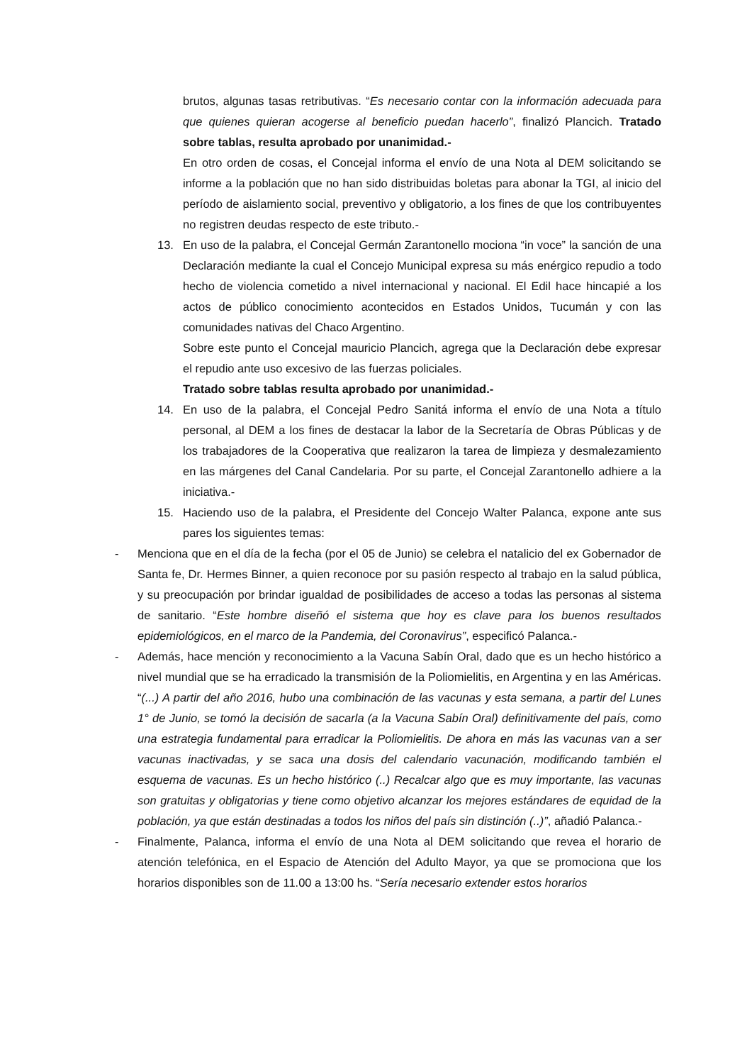brutos, algunas tasas retributivas. “Es necesario contar con la información adecuada para que quienes quieran acogerse al beneficio puedan hacerlo”, finalizó Plancich. Tratado sobre tablas, resulta aprobado por unanimidad.-
En otro orden de cosas, el Concejal informa el envío de una Nota al DEM solicitando se informe a la población que no han sido distribuidas boletas para abonar la TGI, al inicio del período de aislamiento social, preventivo y obligatorio, a los fines de que los contribuyentes no registren deudas respecto de este tributo.-
13. En uso de la palabra, el Concejal Germán Zarantonello mociona “in voce” la sanción de una Declaración mediante la cual el Concejo Municipal expresa su más enérgico repudio a todo hecho de violencia cometido a nivel internacional y nacional. El Edil hace hincapié a los actos de público conocimiento acontecidos en Estados Unidos, Tucumán y con las comunidades nativas del Chaco Argentino.
Sobre este punto el Concejal mauricio Plancich, agrega que la Declaración debe expresar el repudio ante uso excesivo de las fuerzas policiales.
Tratado sobre tablas resulta aprobado por unanimidad.-
14. En uso de la palabra, el Concejal Pedro Sanitá informa el envío de una Nota a título personal, al DEM a los fines de destacar la labor de la Secretaría de Obras Públicas y de los trabajadores de la Cooperativa que realizaron la tarea de limpieza y desmalezamiento en las márgenes del Canal Candelaria. Por su parte, el Concejal Zarantonello adhiere a la iniciativa.-
15. Haciendo uso de la palabra, el Presidente del Concejo Walter Palanca, expone ante sus pares los siguientes temas:
- Menciona que en el día de la fecha (por el 05 de Junio) se celebra el natalicio del ex Gobernador de Santa fe, Dr. Hermes Binner, a quien reconoce por su pasión respecto al trabajo en la salud pública, y su preocupación por brindar igualdad de posibilidades de acceso a todas las personas al sistema de sanitario. “Este hombre diseñó el sistema que hoy es clave para los buenos resultados epidemiológicos, en el marco de la Pandemia, del Coronavirus”, especificó Palanca.-
- Además, hace mención y reconocimiento a la Vacuna Sabín Oral, dado que es un hecho histórico a nivel mundial que se ha erradicado la transmisión de la Poliomielitis, en Argentina y en las Américas. “(...) A partir del año 2016, hubo una combinación de las vacunas y esta semana, a partir del Lunes 1° de Junio, se tomó la decisión de sacarla (a la Vacuna Sabín Oral) definitivamente del país, como una estrategia fundamental para erradicar la Poliomielitis. De ahora en más las vacunas van a ser vacunas inactivadas, y se saca una dosis del calendario vacunación, modificando también el esquema de vacunas. Es un hecho histórico (..) Recalcar algo que es muy importante, las vacunas son gratuitas y obligatorias y tiene como objetivo alcanzar los mejores estándares de equidad de la población, ya que están destinadas a todos los niños del país sin distinción (..)”, añadió Palanca.-
- Finalmente, Palanca, informa el envío de una Nota al DEM solicitando que revea el horario de atención telefónica, en el Espacio de Atención del Adulto Mayor, ya que se promociona que los horarios disponibles son de 11.00 a 13:00 hs. “Sería necesario extender estos horarios